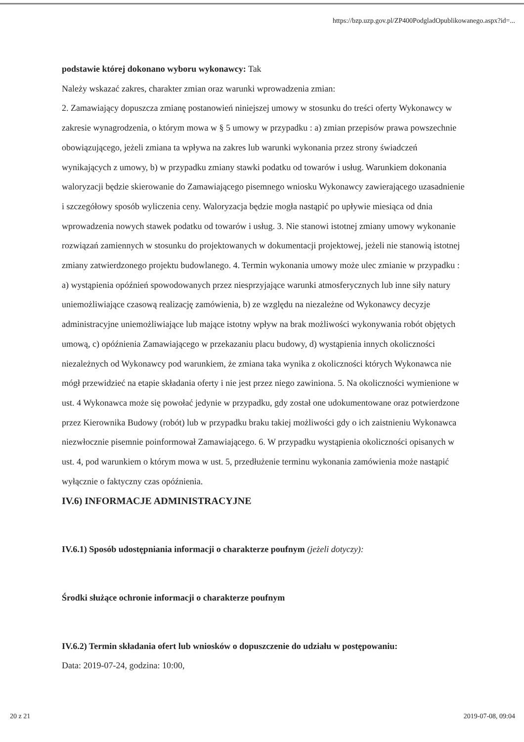https://bzp.uzp.gov.pl/ZP400PodgladOpublikowanego.aspx?id=...
podstawie której dokonano wyboru wykonawcy: Tak
Należy wskazać zakres, charakter zmian oraz warunki wprowadzenia zmian:
2. Zamawiający dopuszcza zmianę postanowień niniejszej umowy w stosunku do treści oferty Wykonawcy w zakresie wynagrodzenia, o którym mowa w § 5 umowy w przypadku : a) zmian przepisów prawa powszechnie obowiązującego, jeżeli zmiana ta wpływa na zakres lub warunki wykonania przez strony świadczeń wynikających z umowy, b) w przypadku zmiany stawki podatku od towarów i usług. Warunkiem dokonania waloryzacji będzie skierowanie do Zamawiającego pisemnego wniosku Wykonawcy zawierającego uzasadnienie i szczegółowy sposób wyliczenia ceny. Waloryzacja będzie mogła nastąpić po upływie miesiąca od dnia wprowadzenia nowych stawek podatku od towarów i usług. 3. Nie stanowi istotnej zmiany umowy wykonanie rozwiązań zamiennych w stosunku do projektowanych w dokumentacji projektowej, jeżeli nie stanowią istotnej zmiany zatwierdzonego projektu budowlanego. 4. Termin wykonania umowy może ulec zmianie w przypadku : a) wystąpienia opóźnień spowodowanych przez niesprzyjające warunki atmosferycznych lub inne siły natury uniemożliwiające czasową realizację zamówienia, b) ze względu na niezależne od Wykonawcy decyzje administracyjne uniemożliwiające lub mające istotny wpływ na brak możliwości wykonywania robót objętych umową, c) opóźnienia Zamawiającego w przekazaniu placu budowy, d) wystąpienia innych okoliczności niezależnych od Wykonawcy pod warunkiem, że zmiana taka wynika z okoliczności których Wykonawca nie mógł przewidzieć na etapie składania oferty i nie jest przez niego zawiniona. 5. Na okoliczności wymienione w ust. 4 Wykonawca może się powołać jedynie w przypadku, gdy został one udokumentowane oraz potwierdzone przez Kierownika Budowy (robót) lub w przypadku braku takiej możliwości gdy o ich zaistnieniu Wykonawca niezwłocznie pisemnie poinformował Zamawiającego. 6. W przypadku wystąpienia okoliczności opisanych w ust. 4, pod warunkiem o którym mowa w ust. 5, przedłużenie terminu wykonania zamówienia może nastąpić wyłącznie o faktyczny czas opóźnienia.
IV.6) INFORMACJE ADMINISTRACYJNE
IV.6.1) Sposób udostępniania informacji o charakterze poufnym (jeżeli dotyczy):
Środki służące ochronie informacji o charakterze poufnym
IV.6.2) Termin składania ofert lub wniosków o dopuszczenie do udziału w postępowaniu:
Data: 2019-07-24, godzina: 10:00,
20 z 21 2019-07-08, 09:04